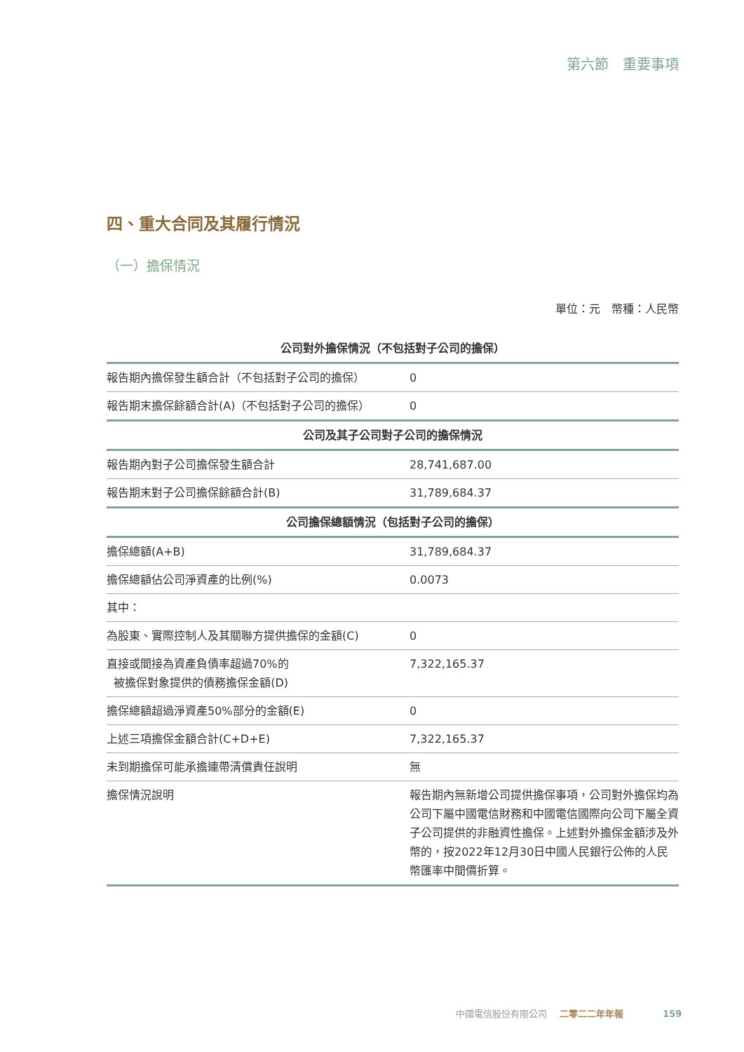第六節　重要事項
四、重大合同及其履行情況
（一）擔保情況
單位：元　幣種：人民幣
| 公司對外擔保情況（不包括對子公司的擔保） | |
| --- | --- |
| 報告期內擔保發生額合計（不包括對子公司的擔保） | 0 |
| 報告期末擔保餘額合計(A)（不包括對子公司的擔保） | 0 |
| 公司及其子公司對子公司的擔保情況 | |
| 報告期內對子公司擔保發生額合計 | 28,741,687.00 |
| 報告期末對子公司擔保餘額合計(B) | 31,789,684.37 |
| 公司擔保總額情況（包括對子公司的擔保） | |
| 擔保總額(A+B) | 31,789,684.37 |
| 擔保總額佔公司淨資產的比例(%) | 0.0073 |
| 其中： | |
| 為股東、實際控制人及其關聯方提供擔保的金額(C) | 0 |
| 直接或間接為資產負債率超過70%的 被擔保對象提供的債務擔保金額(D) | 7,322,165.37 |
| 擔保總額超過淨資產50%部分的金額(E) | 0 |
| 上述三項擔保金額合計(C+D+E) | 7,322,165.37 |
| 未到期擔保可能承擔連帶清償責任說明 | 無 |
| 擔保情況說明 | 報告期內無新增公司提供擔保事項，公司對外擔保均為公司下屬中國電信財務和中國電信國際向公司下屬全資子公司提供的非融資性擔保。上述對外擔保金額涉及外幣的，按2022年12月30日中國人民銀行公佈的人民幣匯率中間價折算。 |
中國電信股份有限公司 二零二二年年報 159